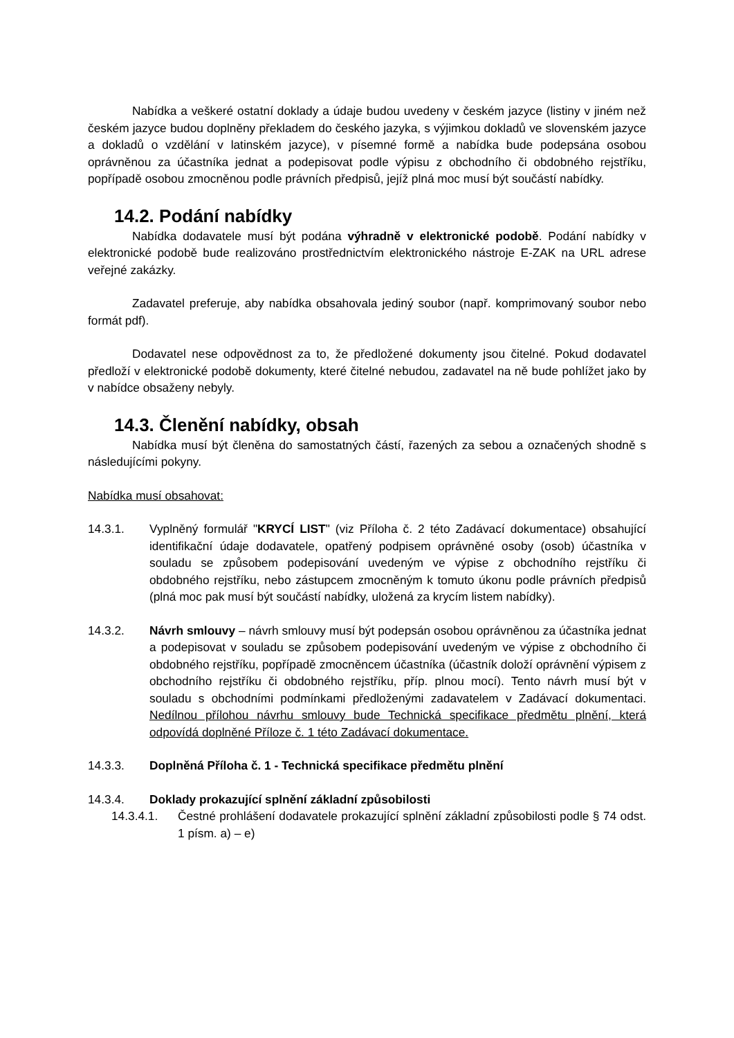Nabídka a veškeré ostatní doklady a údaje budou uvedeny v českém jazyce (listiny v jiném než českém jazyce budou doplněny překladem do českého jazyka, s výjimkou dokladů ve slovenském jazyce a dokladů o vzdělání v latinském jazyce), v písemné formě a nabídka bude podepsána osobou oprávněnou za účastníka jednat a podepisovat podle výpisu z obchodního či obdobného rejstříku, popřípadě osobou zmocněnou podle právních předpisů, jejíž plná moc musí být součástí nabídky.
14.2. Podání nabídky
Nabídka dodavatele musí být podána výhradně v elektronické podobě. Podání nabídky v elektronické podobě bude realizováno prostřednictvím elektronického nástroje E-ZAK na URL adrese veřejné zakázky.
Zadavatel preferuje, aby nabídka obsahovala jediný soubor (např. komprimovaný soubor nebo formát pdf).
Dodavatel nese odpovědnost za to, že předložené dokumenty jsou čitelné. Pokud dodavatel předloží v elektronické podobě dokumenty, které čitelné nebudou, zadavatel na ně bude pohlížet jako by v nabídce obsaženy nebyly.
14.3. Členění nabídky, obsah
Nabídka musí být členěna do samostatných částí, řazených za sebou a označených shodně s následujícími pokyny.
Nabídka musí obsahovat:
14.3.1. Vyplněný formulář "KRYCÍ LIST" (viz Příloha č. 2 této Zadávací dokumentace) obsahující identifikační údaje dodavatele, opatřený podpisem oprávněné osoby (osob) účastníka v souladu se způsobem podepisování uvedeným ve výpise z obchodního rejstříku či obdobného rejstříku, nebo zástupcem zmocněným k tomuto úkonu podle právních předpisů (plná moc pak musí být součástí nabídky, uložená za krycím listem nabídky).
14.3.2. Návrh smlouvy – návrh smlouvy musí být podepsán osobou oprávněnou za účastníka jednat a podepisovat v souladu se způsobem podepisování uvedeným ve výpise z obchodního či obdobného rejstříku, popřípadě zmocněncem účastníka (účastník doloží oprávnění výpisem z obchodního rejstříku či obdobného rejstříku, příp. plnou mocí). Tento návrh musí být v souladu s obchodními podmínkami předloženými zadavatelem v Zadávací dokumentaci. Nedílnou přílohou návrhu smlouvy bude Technická specifikace předmětu plnění, která odpovídá doplněné Příloze č. 1 této Zadávací dokumentace.
14.3.3. Doplněná Příloha č. 1 - Technická specifikace předmětu plnění
14.3.4. Doklady prokazující splnění základní způsobilosti
14.3.4.1. Čestné prohlášení dodavatele prokazující splnění základní způsobilosti podle § 74 odst. 1 písm. a) – e)